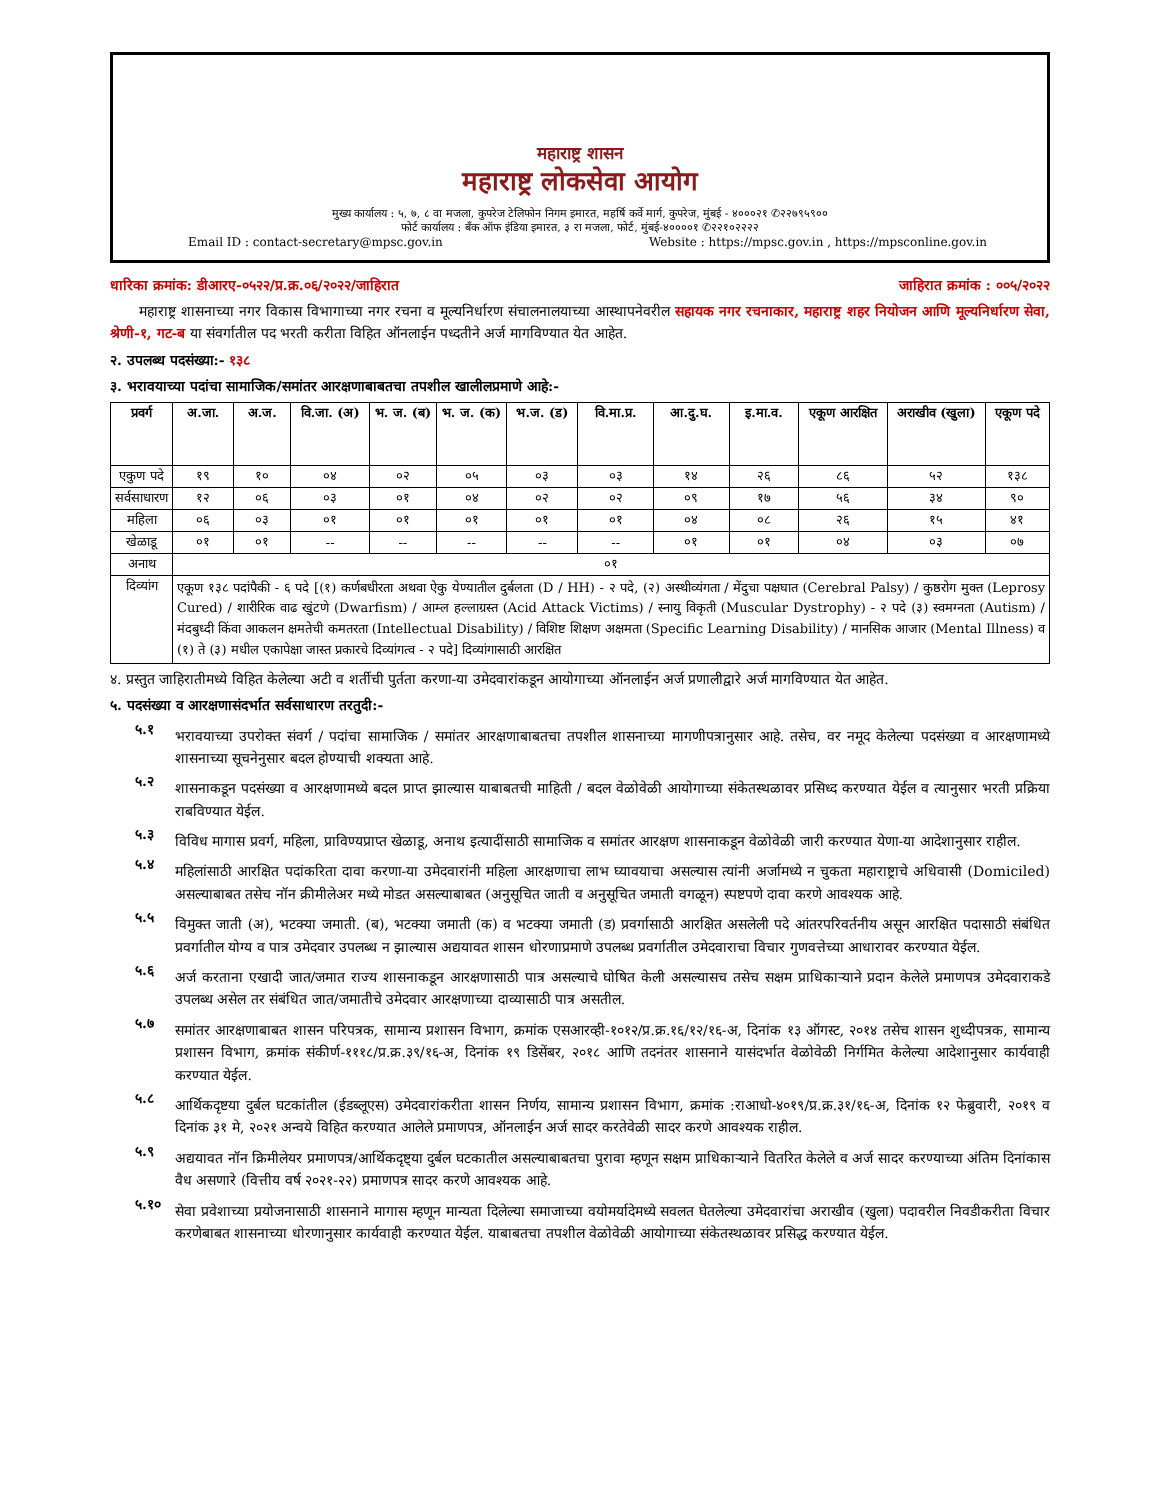महाराष्ट्र शासन
महाराष्ट्र लोकसेवा आयोग
मुख्य कार्यालय : ५, ७, ८ वा मजला, कुपरेज टेलिफोन निगम इमारत, महर्षि कर्वे मार्ग, कुपरेज, मुंबई - ४०००२१ ✆२२७९५९००
फोर्ट कार्यालय : बँक ऑफ इंडिया इमारत, ३ रा मजला, फोर्ट, मुंबई-४००००१ ✆२२१०२२२२
Email ID : contact-secretary@mpsc.gov.in Website : https://mpsc.gov.in , https://mpsconline.gov.in
धारिका क्रमांक: डीआरए-०५२२/प्र.क्र.०६/२०२२/जाहिरात जाहिरात क्रमांक : ००५/२०२२
महाराष्ट्र शासनाच्या नगर विकास विभागाच्या नगर रचना व मूल्यनिर्धारण संचालनालयाच्या आस्थापनेवरील सहायक नगर रचनाकार, महाराष्ट्र शहर नियोजन आणि मूल्यनिर्धारण सेवा, श्रेणी-१, गट-ब या संवर्गातील पद भरती करीता विहित ऑनलाईन पध्दतीने अर्ज मागविण्यात येत आहेत.
२. उपलब्ध पदसंख्या:- १३८
३. भरावयाच्या पदांचा सामाजिक/समांतर आरक्षणाबाबतचा तपशील खालीलप्रमाणे आहे:-
| प्रवर्ग | अ.जा. | अ.ज. | वि.जा. (अ) | भ. ज. (ब) | भ. ज. (क) | भ.ज. (ड) | वि.मा.प्र. | आ.दु.घ. | इ.मा.व. | एकूण आरक्षित | अराखीव (खुला) | एकूण पदे |
| --- | --- | --- | --- | --- | --- | --- | --- | --- | --- | --- | --- | --- |
| एकुण पदे | १९ | १० | ०४ | ०२ | ०५ | ०३ | ०३ | १४ | २६ | ८६ | ५२ | १३८ |
| सर्वसाधारण | १२ | ०६ | ०३ | ०१ | ०४ | ०२ | ०२ | ०९ | १७ | ५६ | ३४ | ९० |
| महिला | ०६ | ०३ | ०१ | ०१ | ०१ | ०१ | ०१ | ०४ | ०८ | २६ | १५ | ४१ |
| खेळाडू | ०१ | ०१ | -- | -- | -- | -- | -- | ०१ | ०१ | ०४ | ०३ | ०७ |
| अनाथ | ०१ | | | | | | | | | | | |
| दिव्यांग | एकूण १३८ पदांपैकी - ६ पदे [(१) कर्णबधीरता अथवा ऐकु येण्यातील दुर्बलता (D / HH) - २ पदे, (२) अस्थीव्यंगता / मेंदुचा पक्षघात (Cerebral Palsy) / कुष्ठरोग मुक्त (Leprosy Cured) / शारीरिक वाढ खुंटणे (Dwarfism) / आम्ल हल्लाग्रस्त (Acid Attack Victims) / स्नायु विकृती (Muscular Dystrophy) - २ पदे (३) स्वमग्नता (Autism) / मंदबुध्दी किंवा आकलन क्षमतेची कमतरता (Intellectual Disability) / विशिष्ट शिक्षण अक्षमता (Specific Learning Disability) / मानसिक आजार (Mental Illness) व (१) ते (३) मधील एकापेक्षा जास्त प्रकारचे दिव्यांगत्व - २ पदे] दिव्यांगासाठी आरक्षित | | | | | | | | | | | |
४. प्रस्तुत जाहिरातीमध्ये विहित केलेल्या अटी व शर्तीची पुर्तता करणा-या उमेदवारांकडून आयोगाच्या ऑनलाईन अर्ज प्रणालीद्वारे अर्ज मागविण्यात येत आहेत.
५. पदसंख्या व आरक्षणासंदर्भात सर्वसाधारण तरतुदी:-
५.१
भरावयाच्या उपरोक्त संवर्ग / पदांचा सामाजिक / समांतर आरक्षणाबाबतचा तपशील शासनाच्या मागणीपत्रानुसार आहे. तसेच, वर नमूद केलेल्या पदसंख्या व आरक्षणामध्ये शासनाच्या सूचनेनुसार बदल होण्याची शक्यता आहे.
५.२
शासनाकडून पदसंख्या व आरक्षणामध्ये बदल प्राप्त झाल्यास याबाबतची माहिती / बदल वेळोवेळी आयोगाच्या संकेतस्थळावर प्रसिध्द करण्यात येईल व त्यानुसार भरती प्रक्रिया राबविण्यात येईल.
५.३
विविध मागास प्रवर्ग, महिला, प्राविण्यप्राप्त खेळाडू, अनाथ इत्यादींसाठी सामाजिक व समांतर आरक्षण शासनाकडून वेळोवेळी जारी करण्यात येणा-या आदेशानुसार राहील.
५.४
महिलांसाठी आरक्षित पदांकरिता दावा करणा-या उमेदवारांनी महिला आरक्षणाचा लाभ घ्यावयाचा असल्यास त्यांनी अर्जामध्ये न चुकता महाराष्ट्राचे अधिवासी (Domiciled) असल्याबाबत तसेच नॉन क्रीमीलेअर मध्ये मोडत असल्याबाबत (अनुसूचित जाती व अनुसूचित जमाती वगळून) स्पष्टपणे दावा करणे आवश्यक आहे.
५.५
विमुक्त जाती (अ), भटक्या जमाती. (ब), भटक्या जमाती (क) व भटक्या जमाती (ड) प्रवर्गासाठी आरक्षित असलेली पदे आंतरपरिवर्तनीय असून आरक्षित पदासाठी संबंधित प्रवर्गातील योग्य व पात्र उमेदवार उपलब्ध न झाल्यास अद्ययावत शासन धोरणाप्रमाणे उपलब्ध प्रवर्गातील उमेदवाराचा विचार गुणवत्तेच्या आधारावर करण्यात येईल.
५.६
अर्ज करताना एखादी जात/जमात राज्य शासनाकडून आरक्षणासाठी पात्र असल्याचे घोषित केली असल्यासच तसेच सक्षम प्राधिकाऱ्याने प्रदान केलेले प्रमाणपत्र उमेदवाराकडे उपलब्ध असेल तर संबंधित जात/जमातीचे उमेदवार आरक्षणाच्या दाव्यासाठी पात्र असतील.
५.७
समांतर आरक्षणाबाबत शासन परिपत्रक, सामान्य प्रशासन विभाग, क्रमांक एसआरव्ही-१०१२/प्र.क्र.१६/१२/१६-अ, दिनांक १३ ऑगस्ट, २०१४ तसेच शासन शुध्दीपत्रक, सामान्य प्रशासन विभाग, क्रमांक संकीर्ण-१११८/प्र.क्र.३९/१६-अ, दिनांक १९ डिसेंबर, २०१८ आणि तदनंतर शासनाने यासंदर्भात वेळोवेळी निर्गमित केलेल्या आदेशानुसार कार्यवाही करण्यात येईल.
५.८
आर्थिकदृष्टया दुर्बल घटकांतील (ईडब्लूएस) उमेदवारांकरीता शासन निर्णय, सामान्य प्रशासन विभाग, क्रमांक :राआधो-४०१९/प्र.क्र.३१/१६-अ, दिनांक १२ फेब्रुवारी, २०१९ व दिनांक ३१ मे, २०२१ अन्वये विहित करण्यात आलेले प्रमाणपत्र, ऑनलाईन अर्ज सादर करतेवेळी सादर करणे आवश्यक राहील.
५.९
अद्ययावत नॉन क्रिमीलेयर प्रमाणपत्र/आर्थिकदृष्ट्या दुर्बल घटकातील असल्याबाबतचा पुरावा म्हणून सक्षम प्राधिकाऱ्याने वितरित केलेले व अर्ज सादर करण्याच्या अंतिम दिनांकास वैध असणारे (वित्तीय वर्ष २०२१-२२) प्रमाणपत्र सादर करणे आवश्यक आहे.
५.१०
सेवा प्रवेशाच्या प्रयोजनासाठी शासनाने मागास म्हणून मान्यता दिलेल्या समाजाच्या वयोमर्यादेमध्ये सवलत घेतलेल्या उमेदवारांचा अराखीव (खुला) पदावरील निवडीकरीता विचार करणेबाबत शासनाच्या धोरणानुसार कार्यवाही करण्यात येईल. याबाबतचा तपशील वेळोवेळी आयोगाच्या संकेतस्थळावर प्रसिद्ध करण्यात येईल.